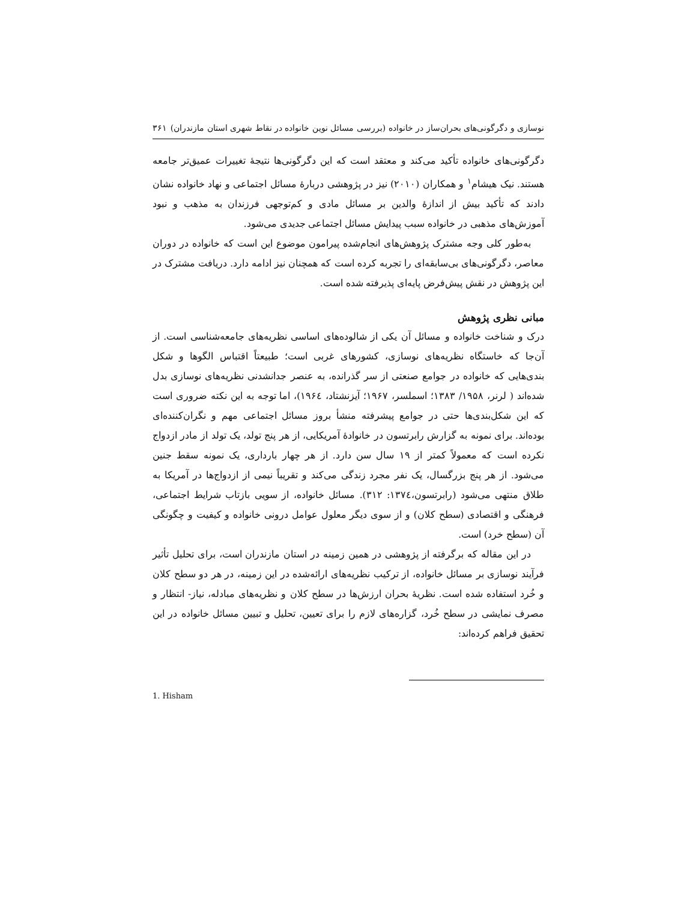نوسازی و دگرگونی‌های بحران‌ساز در خانواده (بررسی مسائل نوین خانواده در نقاط شهری استان مازندران) ۳۶۱
دگرگونی‌های خانواده تأکید می‌کند و معتقد است که این دگرگونی‌ها نتیجهٔ تغییرات عمیق‌تر جامعه هستند. نیک هیشام<sup>۱</sup> و همکاران (۲۰۱۰) نیز در پژوهشی دربارهٔ مسائل اجتماعی و نهاد خانواده نشان دادند که تأکید بیش از اندازهٔ والدین بر مسائل مادی و کم‌توجهی فرزندان به مذهب و نبود آموزش‌های مذهبی در خانواده سبب پیدایش مسائل اجتماعی جدیدی می‌شود.
به‌طور کلی وجه مشترک پژوهش‌های انجام‌شده پیرامون موضوع این است که خانواده در دوران معاصر، دگرگونی‌های بی‌سابقه‌ای را تجربه کرده است که همچنان نیز ادامه دارد. دریافت مشترک در این پژوهش در نقش پیش‌فرض پایه‌ای پذیرفته شده است.
مبانی نظری پژوهش
درک و شناخت خانواده و مسائل آن یکی از شالوده‌های اساسی نظریه‌های جامعه‌شناسی است. از آن‌جا که خاستگاه نظریه‌های نوسازی، کشورهای غربی است؛ طبیعتاً اقتباس الگوها و شکل بندی‌هایی که خانواده در جوامع صنعتی از سر گذرانده، به عنصر جدانشدنی نظریه‌های نوسازی بدل شده‌اند ( لرنر، ۱۹۵۸/ ۱۳۸۳؛ اسملسر، ۱۹۶۷؛ آیزنشتاد، ۱۹۶٤)، اما توجه به این نکته ضروری است که این شکل‌بندی‌ها حتی در جوامع پیشرفته منشأ بروز مسائل اجتماعی مهم و نگران‌کننده‌ای بوده‌اند. برای نمونه به گزارش رابرتسون در خانوادهٔ آمریکایی، از هر پنج تولد، یک تولد از مادر ازدواج نکرده است که معمولاً کمتر از ۱۹ سال سن دارد. از هر چهار بارداری، یک نمونه سقط جنین می‌شود. از هر پنج بزرگسال، یک نفر مجرد زندگی می‌کند و تقریباً نیمی از ازدواج‌ها در آمریکا به طلاق منتهی می‌شود (رابرتسون،۱۳۷٤: ۳۱۲). مسائل خانواده، از سویی بازتاب شرایط اجتماعی، فرهنگی و اقتصادی (سطح کلان) و از سوی دیگر معلول عوامل درونی خانواده و کیفیت و چگونگی آن (سطح خرد) است.
در این مقاله که برگرفته از پژوهشی در همین زمینه در استان مازندران است، برای تحلیل تأثیر فرآیند نوسازی بر مسائل خانواده، از ترکیب نظریه‌های ارائه‌شده در این زمینه، در هر دو سطح کلان و خُرد استفاده شده است. نظریهٔ بحران ارزش‌ها در سطح کلان و نظریه‌های مبادله، نیاز- انتظار و مصرف نمایشی در سطح خُرد، گزاره‌های لازم را برای تعیین، تحلیل و تبیین مسائل خانواده در این تحقیق فراهم کرده‌اند:
1. Hisham